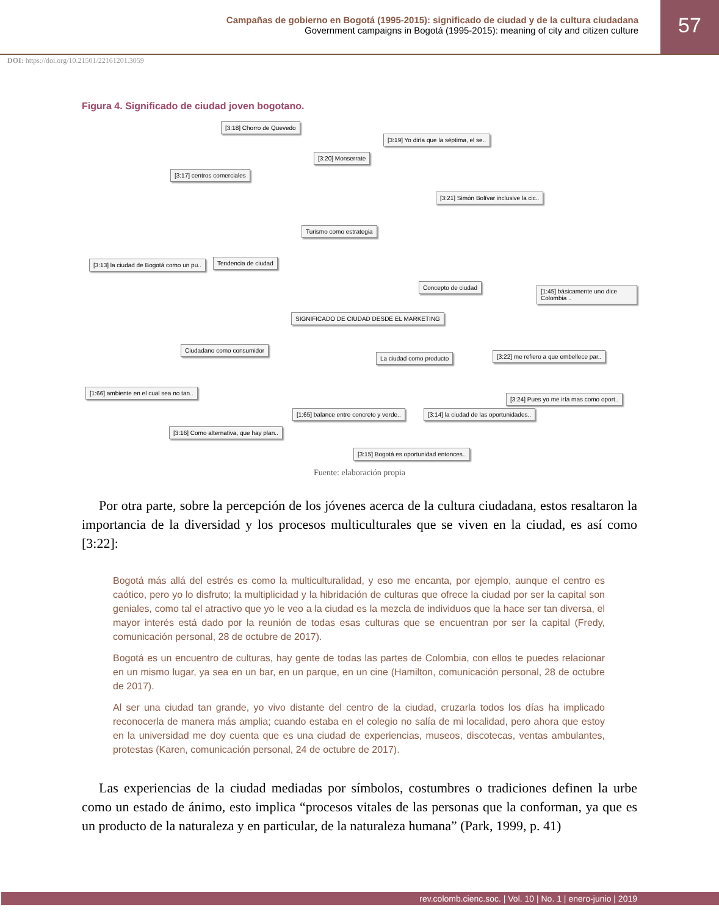Campañas de gobierno en Bogotá (1995-2015): significado de ciudad y de la cultura ciudadana
Government campaigns in Bogotá (1995-2015): meaning of city and citizen culture
57
DOI: https://doi.org/10.21501/22161201.3059
Figura 4. Significado de ciudad joven bogotano.
[3:18] Chorro de Quevedo
[3:19] Yo diría que la séptima, el se..
[3:20] Monserrate
[3:17] centros comerciales
[3:21] Simón Bolívar inclusive la cic..
Turismo como estrategia
[3:13] la ciudad de Bogotá como un pu..
Tendencia de ciudad
Concepto de ciudad
[1:45] básicamente uno dice Colombia ..
SIGNIFICADO DE CIUDAD DESDE EL MARKETING
Ciudadano como consumidor
La ciudad como producto
[3:22] me refiero a que embellece par..
[1:66] ambiente en el cual sea no tan..
[3:24] Pues yo me iría mas como oport..
[1:65] balance entre concreto y verde..
[3:14] la ciudad de las oportunidades..
[3:16] Como alternativa, que hay plan..
[3:15] Bogotá es oportunidad entonces..
Fuente: elaboración propia
Por otra parte, sobre la percepción de los jóvenes acerca de la cultura ciudadana, estos resaltaron la importancia de la diversidad y los procesos multiculturales que se viven en la ciudad, es así como [3:22]:
Bogotá más allá del estrés es como la multiculturalidad, y eso me encanta, por ejemplo, aunque el centro es caótico, pero yo lo disfruto; la multiplicidad y la hibridación de culturas que ofrece la ciudad por ser la capital son geniales, como tal el atractivo que yo le veo a la ciudad es la mezcla de individuos que la hace ser tan diversa, el mayor interés está dado por la reunión de todas esas culturas que se encuentran por ser la capital (Fredy, comunicación personal, 28 de octubre de 2017).
Bogotá es un encuentro de culturas, hay gente de todas las partes de Colombia, con ellos te puedes relacionar en un mismo lugar, ya sea en un bar, en un parque, en un cine (Hamilton, comunicación personal, 28 de octubre de 2017).
Al ser una ciudad tan grande, yo vivo distante del centro de la ciudad, cruzarla todos los días ha implicado reconocerla de manera más amplia; cuando estaba en el colegio no salía de mi localidad, pero ahora que estoy en la universidad me doy cuenta que es una ciudad de experiencias, museos, discotecas, ventas ambulantes, protestas (Karen, comunicación personal, 24 de octubre de 2017).
Las experiencias de la ciudad mediadas por símbolos, costumbres o tradiciones definen la urbe como un estado de ánimo, esto implica “procesos vitales de las personas que la conforman, ya que es un producto de la naturaleza y en particular, de la naturaleza humana” (Park, 1999, p. 41)
rev.colomb.cienc.soc. | Vol. 10 | No. 1 | enero-junio | 2019